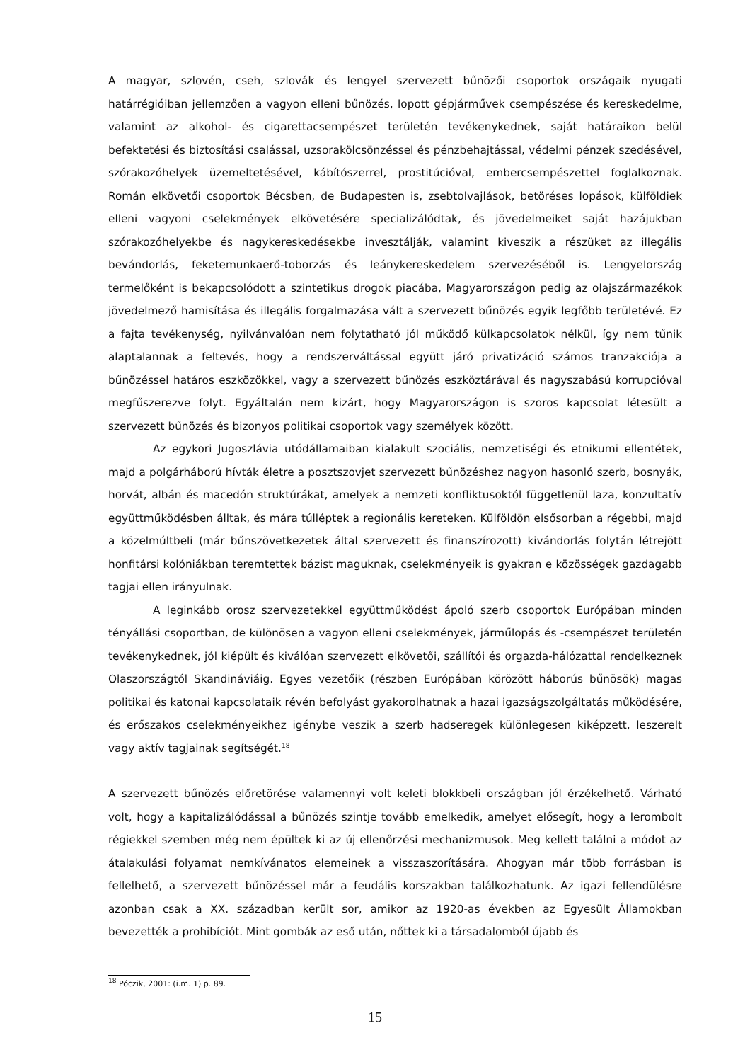A magyar, szlovén, cseh, szlovák és lengyel szervezett bűnözői csoportok országaik nyugati határrégióiban jellemzően a vagyon elleni bűnözés, lopott gépjárművek csempészése és kereskedelme, valamint az alkohol- és cigarettacsempészet területén tevékenykednek, saját határaikon belül befektetési és biztosítási csalással, uzsorakölcsönzéssel és pénzbehajtással, védelmi pénzek szedésével, szórakozóhelyek üzemeltetésével, kábítószerrel, prostitúcióval, embercsempészettel foglalkoznak. Román elkövetői csoportok Bécsben, de Budapesten is, zsebtolvajlások, betöréses lopások, külföldiek elleni vagyoni cselekmények elkövetésére specializálódtak, és jövedelmeiket saját hazájukban szórakozóhelyekbe és nagykereskedésekbe invesztálják, valamint kiveszik a részüket az illegális bevándorlás, feketemunkaerő-toborzás és leánykereskedelem szervezéséből is. Lengyelország termelőként is bekapcsolódott a szintetikus drogok piacába, Magyarországon pedig az olajszármazékok jövedelmező hamisítása és illegális forgalmazása vált a szervezett bűnözés egyik legfőbb területévé. Ez a fajta tevékenység, nyilvánvalóan nem folytatható jól működő külkapcsolatok nélkül, így nem tűnik alaptalannak a feltevés, hogy a rendszerváltással együtt járó privatizáció számos tranzakciója a bűnözéssel határos eszközökkel, vagy a szervezett bűnözés eszköztárával és nagyszabású korrupcióval megfűszerezve folyt. Egyáltalán nem kizárt, hogy Magyarországon is szoros kapcsolat létesült a szervezett bűnözés és bizonyos politikai csoportok vagy személyek között.
Az egykori Jugoszlávia utódállamaiban kialakult szociális, nemzetiségi és etnikumi ellentétek, majd a polgárháború hívták életre a posztszovjet szervezett bűnözéshez nagyon hasonló szerb, bosnyák, horvát, albán és macedón struktúrákat, amelyek a nemzeti konfliktusoktól függetlenül laza, konzultatív együttműködésben álltak, és mára túlléptek a regionális kereteken. Külföldön elsősorban a régebbi, majd a közelmúltbeli (már bűnszövetkezetek által szervezett és finanszírozott) kivándorlás folytán létrejött honfitársi kolóniákban teremtettek bázist maguknak, cselekményeik is gyakran e közösségek gazdagabb tagjai ellen irányulnak.
A leginkább orosz szervezetekkel együttműködést ápoló szerb csoportok Európában minden tényállási csoportban, de különösen a vagyon elleni cselekmények, járműlopás és -csempészet területén tevékenykednek, jól kiépült és kiválóan szervezett elkövetői, szállítói és orgazda-hálózattal rendelkeznek Olaszországtól Skandináviáig. Egyes vezetőik (részben Európában körözött háborús bűnösök) magas politikai és katonai kapcsolataik révén befolyást gyakorolhatnak a hazai igazságszolgáltatás működésére, és erőszakos cselekményeikhez igénybe veszik a szerb hadseregek különlegesen kiképzett, leszerelt vagy aktív tagjainak segítségét.<sup>18</sup>
A szervezett bűnözés előretörése valamennyi volt keleti blokkbeli országban jól érzékelhető. Várható volt, hogy a kapitalizálódással a bűnözés szintje tovább emelkedik, amelyet elősegít, hogy a lerombolt régiekkel szemben még nem épültek ki az új ellenőrzési mechanizmusok. Meg kellett találni a módot az átalakulási folyamat nemkívánatos elemeinek a visszaszorítására. Ahogyan már több forrásban is fellelhető, a szervezett bűnözéssel már a feudális korszakban találkozhatunk. Az igazi fellendülésre azonban csak a XX. században került sor, amikor az 1920-as években az Egyesült Államokban bevezették a prohibíciót. Mint gombák az eső után, nőttek ki a társadalomból újabb és
<sup>18</sup> Póczik, 2001: (i.m. 1) p. 89.
15